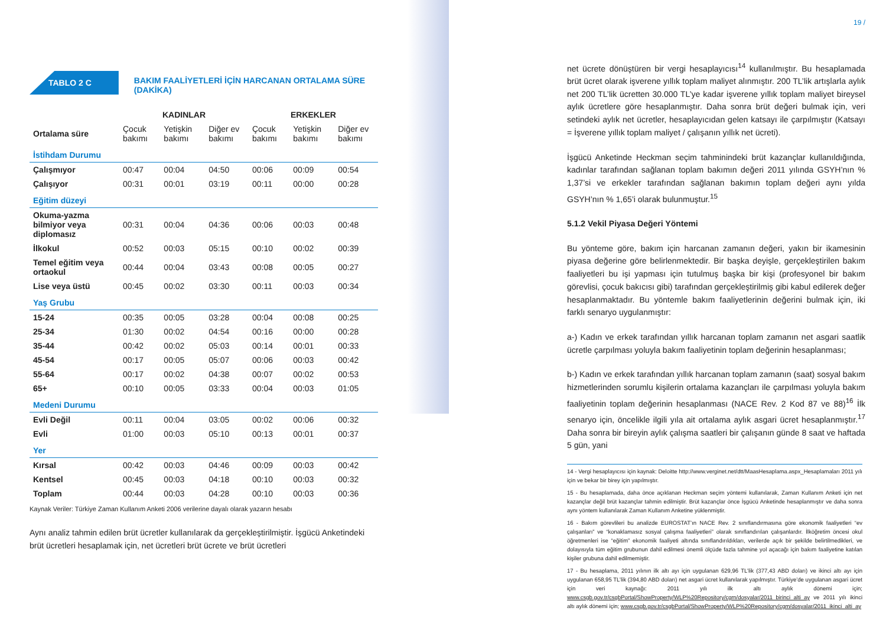TABLO 2 C
BAKIM FAALİYETLERİ İÇİN HARCANAN ORTALAMA SÜRE (DAKİKA)
| | KADINLAR | | | ERKEKLER | | |
| --- | --- | --- | --- | --- | --- | --- |
| Ortalama süre | Çocuk bakımı | Yetişkin bakımı | Diğer ev bakımı | Çocuk bakımı | Yetişkin bakımı | Diğer ev bakımı |
| İstihdam Durumu | | | | | | |
| Çalışmıyor | 00:47 | 00:04 | 04:50 | 00:06 | 00:09 | 00:54 |
| Çalışıyor | 00:31 | 00:01 | 03:19 | 00:11 | 00:00 | 00:28 |
| Eğitim düzeyi | | | | | | |
| Okuma-yazma bilmiyor veya diplomasız | 00:31 | 00:04 | 04:36 | 00:06 | 00:03 | 00:48 |
| İlkokul | 00:52 | 00:03 | 05:15 | 00:10 | 00:02 | 00:39 |
| Temel eğitim veya ortaokul | 00:44 | 00:04 | 03:43 | 00:08 | 00:05 | 00:27 |
| Lise veya üstü | 00:45 | 00:02 | 03:30 | 00:11 | 00:03 | 00:34 |
| Yaş Grubu | | | | | | |
| 15-24 | 00:35 | 00:05 | 03:28 | 00:04 | 00:08 | 00:25 |
| 25-34 | 01:30 | 00:02 | 04:54 | 00:16 | 00:00 | 00:28 |
| 35-44 | 00:42 | 00:02 | 05:03 | 00:14 | 00:01 | 00:33 |
| 45-54 | 00:17 | 00:05 | 05:07 | 00:06 | 00:03 | 00:42 |
| 55-64 | 00:17 | 00:02 | 04:38 | 00:07 | 00:02 | 00:53 |
| 65+ | 00:10 | 00:05 | 03:33 | 00:04 | 00:03 | 01:05 |
| Medeni Durumu | | | | | | |
| Evli Değil | 00:11 | 00:04 | 03:05 | 00:02 | 00:06 | 00:32 |
| Evli | 01:00 | 00:03 | 05:10 | 00:13 | 00:01 | 00:37 |
| Yer | | | | | | |
| Kırsal | 00:42 | 00:03 | 04:46 | 00:09 | 00:03 | 00:42 |
| Kentsel | 00:45 | 00:03 | 04:18 | 00:10 | 00:03 | 00:32 |
| Toplam | 00:44 | 00:03 | 04:28 | 00:10 | 00:03 | 00:36 |
Kaynak Veriler: Türkiye Zaman Kullanım Anketi 2006 verilerine dayalı olarak yazarın hesabı
Aynı analiz tahmin edilen brüt ücretler kullanılarak da gerçekleştirilmiştir. İşgücü Anketindeki brüt ücretleri hesaplamak için, net ücretleri brüt ücrete ve brüt ücretleri
19 /
net ücrete dönüştüren bir vergi hesaplayıcısı<sup>14</sup> kullanılmıştır. Bu hesaplamada brüt ücret olarak işverene yıllık toplam maliyet alınmıştır. 200 TL’lik artışlarla aylık net 200 TL’lik ücretten 30.000 TL’ye kadar işverene yıllık toplam maliyet bireysel aylık ücretlere göre hesaplanmıştır. Daha sonra brüt değeri bulmak için, veri setindeki aylık net ücretler, hesaplayıcıdan gelen katsayı ile çarpılmıştır (Katsayı = İşverene yıllık toplam maliyet / çalışanın yıllık net ücreti).
İşgücü Anketinde Heckman seçim tahminindeki brüt kazançlar kullanıldığında, kadınlar tarafından sağlanan toplam bakımın değeri 2011 yılında GSYH’nın % 1,37’si ve erkekler tarafından sağlanan bakımın toplam değeri aynı yılda GSYH’nın % 1,65’i olarak bulunmuştur.<sup>15</sup>
5.1.2 Vekil Piyasa Değeri Yöntemi
Bu yönteme göre, bakım için harcanan zamanın değeri, yakın bir ikamesinin piyasa değerine göre belirlenmektedir. Bir başka deyişle, gerçekleştirilen bakım faaliyetleri bu işi yapması için tutulmuş başka bir kişi (profesyonel bir bakım görevlisi, çocuk bakıcısı gibi) tarafından gerçekleştirilmiş gibi kabul edilerek değer hesaplanmaktadır. Bu yöntemle bakım faaliyetlerinin değerini bulmak için, iki farklı senaryo uygulanmıştır:
a-) Kadın ve erkek tarafından yıllık harcanan toplam zamanın net asgari saatlik ücretle çarpılması yoluyla bakım faaliyetinin toplam değerinin hesaplanması;
b-) Kadın ve erkek tarafından yıllık harcanan toplam zamanın (saat) sosyal bakım hizmetlerinden sorumlu kişilerin ortalama kazançları ile çarpılması yoluyla bakım faaliyetinin toplam değerinin hesaplanması (NACE Rev. 2 Kod 87 ve 88)<sup>16</sup> İlk senaryo için, öncelikle ilgili yıla ait ortalama aylık asgari ücret hesaplanmıştır.<sup>17</sup> Daha sonra bir bireyin aylık çalışma saatleri bir çalışanın günde 8 saat ve haftada 5 gün, yani
14 - Vergi hesaplayıcısı için kaynak: Deloitte http://www.verginet.net/dtt/MaasHesaplama.aspx_Hesaplamaları 2011 yılı için ve bekar bir birey için yapılmıştır.
15 - Bu hesaplamada, daha önce açıklanan Heckman seçim yöntemi kullanılarak, Zaman Kullanım Anketi için net kazançlar değil brüt kazançlar tahmin edilmiştir. Brüt kazançlar önce İşgücü Anketinde hesaplanmıştır ve daha sonra aynı yöntem kullanılarak Zaman Kullanım Anketine yüklenmiştir.
16 - Bakım görevlileri bu analizde EUROSTAT’ın NACE Rev. 2 sınıflandırmasına göre ekonomik faaliyetleri “ev çalışanları” ve “konaklamasız sosyal çalışma faaliyetleri” olarak sınıflandırılan çalışanlardır. İlköğretim öncesi okul öğretmenleri ise “eğitim” ekonomik faaliyeti altında sınıflandırıldıkları, verilerde açık bir şekilde belirtilmedikleri, ve dolayısıyla tüm eğitim grubunun dahil edilmesi önemli ölçüde fazla tahmine yol açacağı için bakım faaliyetine katılan kişiler grubuna dahil edilmemiştir.
17 - Bu hesaplama, 2011 yılının ilk altı ayı için uygulanan 629,96 TL’lik (377,43 ABD doları) ve ikinci altı ayı için uygulanan 658,95 TL’lik (394,80 ABD doları) net asgari ücret kullanılarak yapılmıştır. Türkiye’de uygulanan asgari ücret için veri kaynağı: 2011 yılı ilk altı aylık dönemi için; www.csgb.gov.tr/csgbPortal/ShowProperty/WLP%20Repository/cgm/dosyalar/2011_birinci_alti_ay ve 2011 yılı ikinci altı aylık dönemi için; www.csgb.gov.tr/csgbPortal/ShowProperty/WLP%20Repository/cgm/dosyalar/2011_ikinci_alti_ay